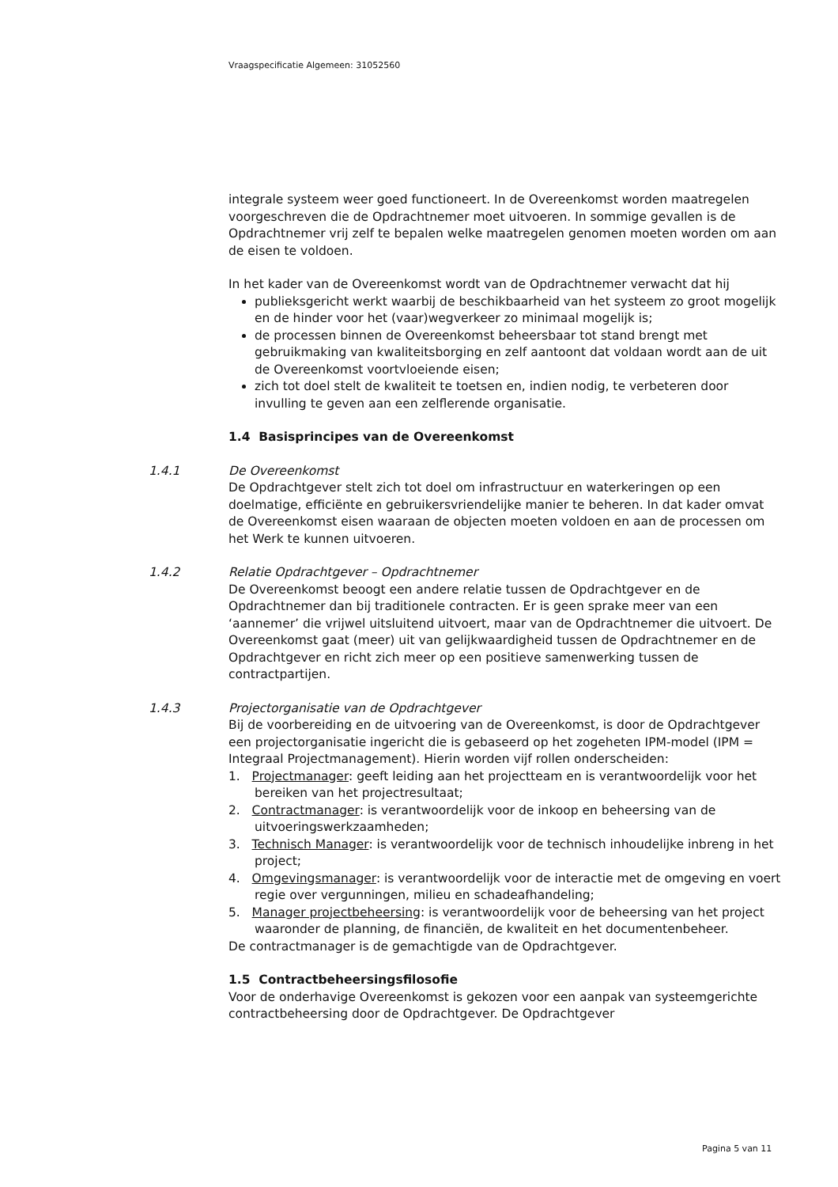Vraagspecificatie Algemeen: 31052560
integrale systeem weer goed functioneert. In de Overeenkomst worden maatregelen voorgeschreven die de Opdrachtnemer moet uitvoeren. In sommige gevallen is de Opdrachtnemer vrij zelf te bepalen welke maatregelen genomen moeten worden om aan de eisen te voldoen.
In het kader van de Overeenkomst wordt van de Opdrachtnemer verwacht dat hij
publieksgericht werkt waarbij de beschikbaarheid van het systeem zo groot mogelijk en de hinder voor het (vaar)wegverkeer zo minimaal mogelijk is;
de processen binnen de Overeenkomst beheersbaar tot stand brengt met gebruikmaking van kwaliteitsborging en zelf aantoont dat voldaan wordt aan de uit de Overeenkomst voortvloeiende eisen;
zich tot doel stelt de kwaliteit te toetsen en, indien nodig, te verbeteren door invulling te geven aan een zelflerende organisatie.
1.4 Basisprincipes van de Overeenkomst
1.4.1
De Overeenkomst
De Opdrachtgever stelt zich tot doel om infrastructuur en waterkeringen op een doelmatige, efficiënte en gebruikersvriendelijke manier te beheren. In dat kader omvat de Overeenkomst eisen waaraan de objecten moeten voldoen en aan de processen om het Werk te kunnen uitvoeren.
1.4.2
Relatie Opdrachtgever – Opdrachtnemer
De Overeenkomst beoogt een andere relatie tussen de Opdrachtgever en de Opdrachtnemer dan bij traditionele contracten. Er is geen sprake meer van een ‘aannemer’ die vrijwel uitsluitend uitvoert, maar van de Opdrachtnemer die uitvoert. De Overeenkomst gaat (meer) uit van gelijkwaardigheid tussen de Opdrachtnemer en de Opdrachtgever en richt zich meer op een positieve samenwerking tussen de contractpartijen.
1.4.3
Projectorganisatie van de Opdrachtgever
Bij de voorbereiding en de uitvoering van de Overeenkomst, is door de Opdrachtgever een projectorganisatie ingericht die is gebaseerd op het zogeheten IPM-model (IPM = Integraal Projectmanagement). Hierin worden vijf rollen onderscheiden:
1. Projectmanager: geeft leiding aan het projectteam en is verantwoordelijk voor het bereiken van het projectresultaat;
2. Contractmanager: is verantwoordelijk voor de inkoop en beheersing van de uitvoeringswerkzaamheden;
3. Technisch Manager: is verantwoordelijk voor de technisch inhoudelijke inbreng in het project;
4. Omgevingsmanager: is verantwoordelijk voor de interactie met de omgeving en voert regie over vergunningen, milieu en schadeafhandeling;
5. Manager projectbeheersing: is verantwoordelijk voor de beheersing van het project waaronder de planning, de financiën, de kwaliteit en het documentenbeheer.
De contractmanager is de gemachtigde van de Opdrachtgever.
1.5 Contractbeheersingsfilosofie
Voor de onderhavige Overeenkomst is gekozen voor een aanpak van systeemgerichte contractbeheersing door de Opdrachtgever. De Opdrachtgever
Pagina 5 van 11